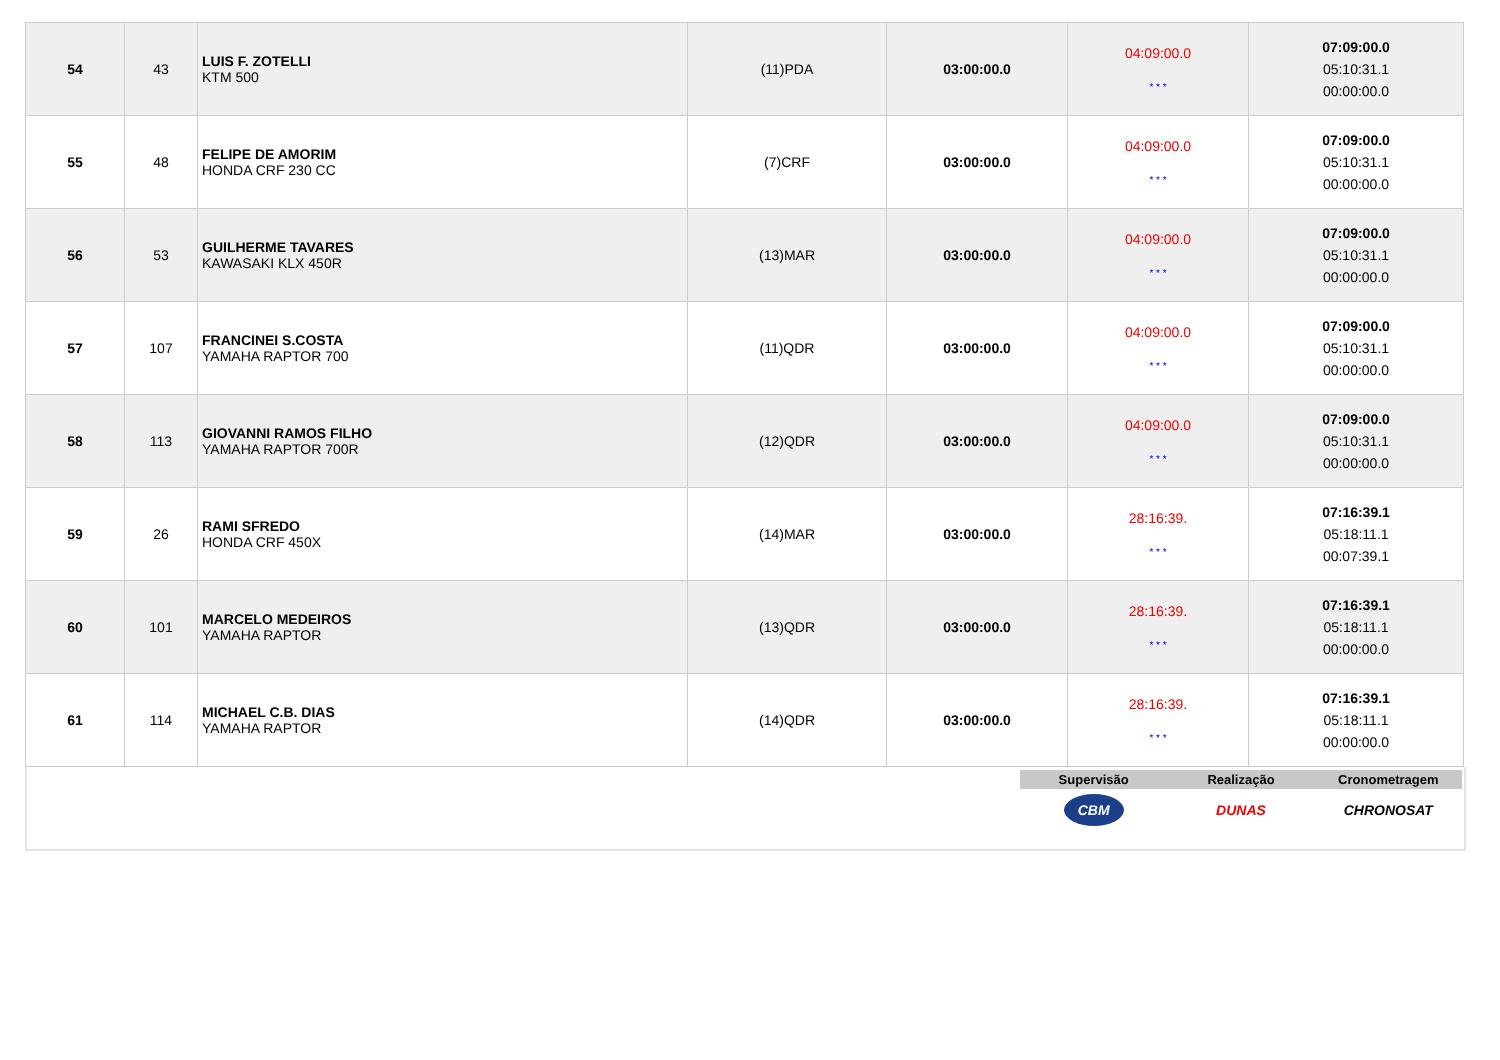| 54 | 43 | LUIS F. ZOTELLI KTM 500 | (11)PDA | 03:00:00.0 | 04:09:00.0 * * * | 07:09:00.0 05:10:31.1 00:00:00.0 |
| 55 | 48 | FELIPE DE AMORIM HONDA CRF 230 CC | (7)CRF | 03:00:00.0 | 04:09:00.0 * * * | 07:09:00.0 05:10:31.1 00:00:00.0 |
| 56 | 53 | GUILHERME TAVARES KAWASAKI KLX 450R | (13)MAR | 03:00:00.0 | 04:09:00.0 * * * | 07:09:00.0 05:10:31.1 00:00:00.0 |
| 57 | 107 | FRANCINEI S.COSTA YAMAHA RAPTOR 700 | (11)QDR | 03:00:00.0 | 04:09:00.0 * * * | 07:09:00.0 05:10:31.1 00:00:00.0 |
| 58 | 113 | GIOVANNI RAMOS FILHO YAMAHA RAPTOR 700R | (12)QDR | 03:00:00.0 | 04:09:00.0 * * * | 07:09:00.0 05:10:31.1 00:00:00.0 |
| 59 | 26 | RAMI SFREDO HONDA CRF 450X | (14)MAR | 03:00:00.0 | 28:16:39. * * * | 07:16:39.1 05:18:11.1 00:07:39.1 |
| 60 | 101 | MARCELO MEDEIROS YAMAHA RAPTOR | (13)QDR | 03:00:00.0 | 28:16:39. * * * | 07:16:39.1 05:18:11.1 00:00:00.0 |
| 61 | 114 | MICHAEL C.B. DIAS YAMAHA RAPTOR | (14)QDR | 03:00:00.0 | 28:16:39. * * * | 07:16:39.1 05:18:11.1 00:00:00.0 |
Supervisão Realização Cronometragem
CBM
DUNAS CHRONOSAT